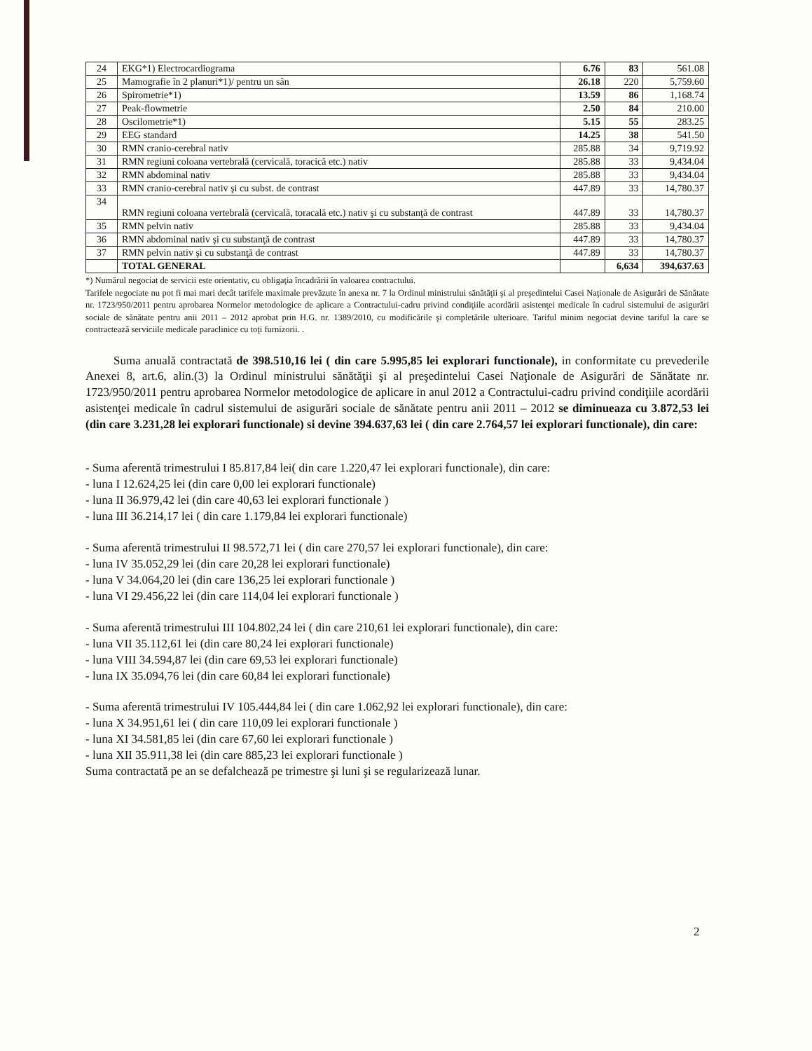| 24 | EKG*1) Electrocardiograma | 6.76 | 83 | 561.08 |
| 25 | Mamografie în 2 planuri*1)/ pentru un sân | 26.18 | 220 | 5,759.60 |
| 26 | Spirometrie*1) | 13.59 | 86 | 1,168.74 |
| 27 | Peak-flowmetrie | 2.50 | 84 | 210.00 |
| 28 | Oscilometrie*1) | 5.15 | 55 | 283.25 |
| 29 | EEG standard | 14.25 | 38 | 541.50 |
| 30 | RMN cranio-cerebral nativ | 285.88 | 34 | 9,719.92 |
| 31 | RMN regiuni coloana vertebrală (cervicală, toracică etc.) nativ | 285.88 | 33 | 9,434.04 |
| 32 | RMN abdominal nativ | 285.88 | 33 | 9,434.04 |
| 33 | RMN cranio-cerebral nativ şi cu subst. de contrast | 447.89 | 33 | 14,780.37 |
| 34 | RMN regiuni coloana vertebrală (cervicală, toracală etc.) nativ şi cu substanţă de contrast | 447.89 | 33 | 14,780.37 |
| 35 | RMN pelvin nativ | 285.88 | 33 | 9,434.04 |
| 36 | RMN abdominal nativ şi cu substanţă de contrast | 447.89 | 33 | 14,780.37 |
| 37 | RMN pelvin nativ şi cu substanţă de contrast | 447.89 | 33 | 14,780.37 |
| | TOTAL GENERAL | | 6,634 | 394,637.63 |
*) Numărul negociat de servicii este orientativ, cu obligaţia încadrării în valoarea contractului.
Tarifele negociate nu pot fi mai mari decât tarifele maximale prevăzute în anexa nr. 7 la Ordinul ministrului sănătăţii şi al preşedintelui Casei Naţionale de Asigurări de Sănătate nr. 1723/950/2011 pentru aprobarea Normelor metodologice de aplicare a Contractului-cadru privind condiţiile acordării asistenţei medicale în cadrul sistemului de asigurări sociale de sănătate pentru anii 2011 – 2012 aprobat prin H.G. nr. 1389/2010, cu modificările şi completările ulterioare. Tariful minim negociat devine tariful la care se contractează serviciile medicale paraclinice cu toţi furnizorii. .
Suma anuală contractată de 398.510,16 lei ( din care 5.995,85 lei explorari functionale), in conformitate cu prevederile Anexei 8, art.6, alin.(3) la Ordinul ministrului sănătăţii şi al preşedintelui Casei Naţionale de Asigurări de Sănătate nr. 1723/950/2011 pentru aprobarea Normelor metodologice de aplicare in anul 2012 a Contractului-cadru privind condiţiile acordării asistenţei medicale în cadrul sistemului de asigurări sociale de sănătate pentru anii 2011 – 2012 se diminueaza cu 3.872,53 lei (din care 3.231,28 lei explorari functionale) si devine 394.637,63 lei ( din care 2.764,57 lei explorari functionale), din care:
- Suma aferentă trimestrului I 85.817,84 lei( din care 1.220,47 lei explorari functionale), din care:
- luna I 12.624,25 lei (din care 0,00 lei explorari functionale)
- luna II 36.979,42 lei (din care 40,63 lei explorari functionale )
- luna III 36.214,17 lei ( din care 1.179,84 lei explorari functionale)
- Suma aferentă trimestrului II 98.572,71 lei ( din care 270,57 lei explorari functionale), din care:
- luna IV 35.052,29 lei (din care 20,28 lei explorari functionale)
- luna V 34.064,20 lei (din care 136,25 lei explorari functionale )
- luna VI 29.456,22 lei (din care 114,04 lei explorari functionale )
- Suma aferentă trimestrului III 104.802,24 lei ( din care 210,61 lei explorari functionale), din care:
- luna VII 35.112,61 lei (din care 80,24 lei explorari functionale)
- luna VIII 34.594,87 lei (din care 69,53 lei explorari functionale)
- luna IX 35.094,76 lei (din care 60,84 lei explorari functionale)
- Suma aferentă trimestrului IV 105.444,84 lei ( din care 1.062,92 lei explorari functionale), din care:
- luna X 34.951,61 lei ( din care 110,09 lei explorari functionale )
- luna XI 34.581,85 lei (din care 67,60 lei explorari functionale )
- luna XII 35.911,38 lei (din care 885,23 lei explorari functionale )
Suma contractată pe an se defalchează pe trimestre şi luni şi se regularizează lunar.
2